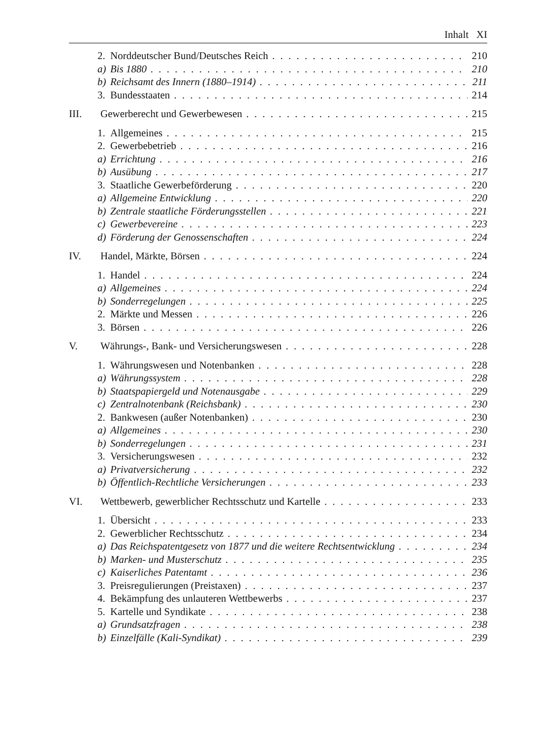Inhalt XI
2. Norddeutscher Bund/Deutsches Reich 210
a) Bis 1880 210
b) Reichsamt des Innern (1880–1914) 211
3. Bundesstaaten 214
III. Gewerberecht und Gewerbewesen 215
1. Allgemeines 215
2. Gewerbebetrieb 216
a) Errichtung 216
b) Ausübung 217
3. Staatliche Gewerbeförderung 220
a) Allgemeine Entwicklung 220
b) Zentrale staatliche Förderungsstellen 221
c) Gewerbevereine 223
d) Förderung der Genossenschaften 224
IV. Handel, Märkte, Börsen 224
1. Handel 224
a) Allgemeines 224
b) Sonderregelungen 225
2. Märkte und Messen 226
3. Börsen 226
V. Währungs-, Bank- und Versicherungswesen 228
1. Währungswesen und Notenbanken 228
a) Währungssystem 228
b) Staatspapiergeld und Notenausgabe 229
c) Zentralnotenbank (Reichsbank) 230
2. Bankwesen (außer Notenbanken) 230
a) Allgemeines 230
b) Sonderregelungen 231
3. Versicherungswesen 232
a) Privatversicherung 232
b) Öffentlich-Rechtliche Versicherungen 233
VI. Wettbewerb, gewerblicher Rechtsschutz und Kartelle 233
1. Übersicht 233
2. Gewerblicher Rechtsschutz 234
a) Das Reichspatentgesetz von 1877 und die weitere Rechtsentwicklung 234
b) Marken- und Musterschutz 235
c) Kaiserliches Patentamt 236
3. Preisregulierungen (Preistaxen) 237
4. Bekämpfung des unlauteren Wettbewerbs 237
5. Kartelle und Syndikate 238
a) Grundsatzfragen 238
b) Einzelfälle (Kali-Syndikat) 239